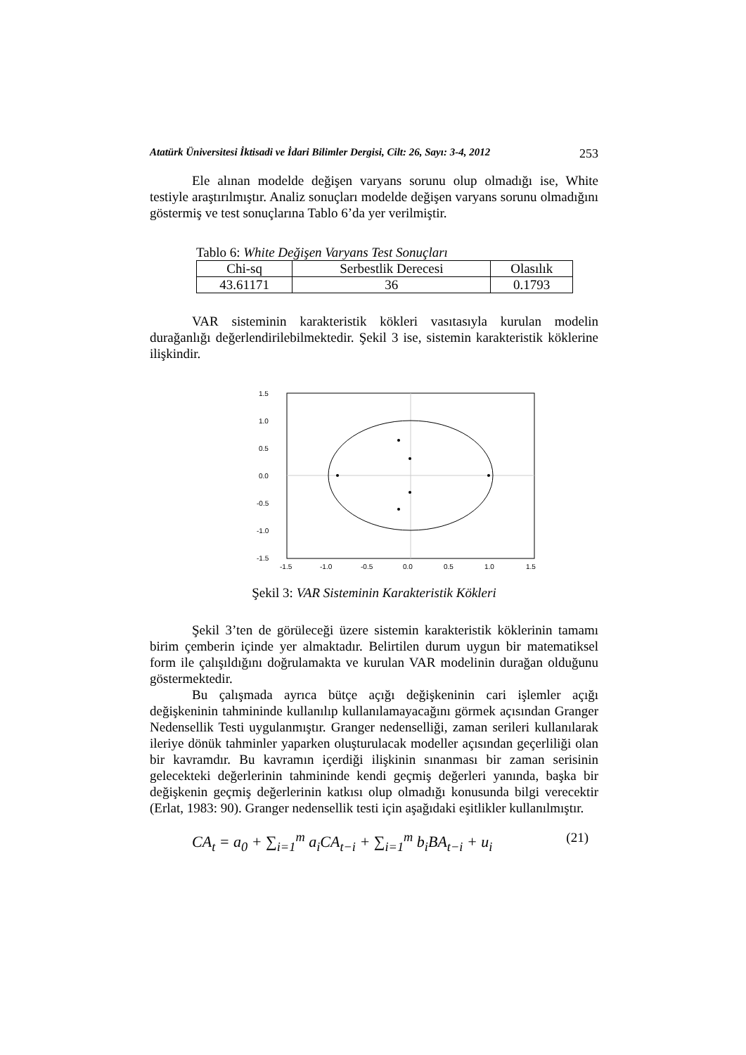Atatürk Üniversitesi İktisadi ve İdari Bilimler Dergisi, Cilt: 26, Sayı: 3-4, 2012 253
Ele alınan modelde değişen varyans sorunu olup olmadığı ise, White testiyle araştırılmıştır. Analiz sonuçları modelde değişen varyans sorunu olmadığını göstermiş ve test sonuçlarına Tablo 6’da yer verilmiştir.
Tablo 6: White Değişen Varyans Test Sonuçları
| Chi-sq | Serbestlik Derecesi | Olasılık |
| 43.61171 | 36 | 0.1793 |
VAR sisteminin karakteristik kökleri vasıtasıyla kurulan modelin durağanlığı değerlendirilebilmektedir. Şekil 3 ise, sistemin karakteristik köklerine ilişkindir.
1.5
1.0
0.5
0.0
-0.5
-1.0
-1.5
-1.5
-1.0
-0.5
0.0
0.5
1.0
1.5
Şekil 3: VAR Sisteminin Karakteristik Kökleri
Şekil 3’ten de görüleceği üzere sistemin karakteristik köklerinin tamamı birim çemberin içinde yer almaktadır. Belirtilen durum uygun bir matematiksel form ile çalışıldığını doğrulamakta ve kurulan VAR modelinin durağan olduğunu göstermektedir.
Bu çalışmada ayrıca bütçe açığı değişkeninin cari işlemler açığı değişkeninin tahmininde kullanılıp kullanılamayacağını görmek açısından Granger Nedensellik Testi uygulanmıştır. Granger nedenselliği, zaman serileri kullanılarak ileriye dönük tahminler yaparken oluşturulacak modeller açısından geçerliliği olan bir kavramdır. Bu kavramın içerdiği ilişkinin sınanması bir zaman serisinin gelecekteki değerlerinin tahmininde kendi geçmiş değerleri yanında, başka bir değişkenin geçmiş değerlerinin katkısı olup olmadığı konusunda bilgi verecektir (Erlat, 1983: 90). Granger nedensellik testi için aşağıdaki eşitlikler kullanılmıştır.
CA<sub>t</sub> = a<sub>0</sub> + ∑<sub>i=1</sub><sup>m</sup> a<sub>i</sub>CA<sub>t−i</sub> + ∑<sub>i=1</sub><sup>m</sup> b<sub>i</sub>BA<sub>t−i</sub> + u<sub>i</sub>
(21)